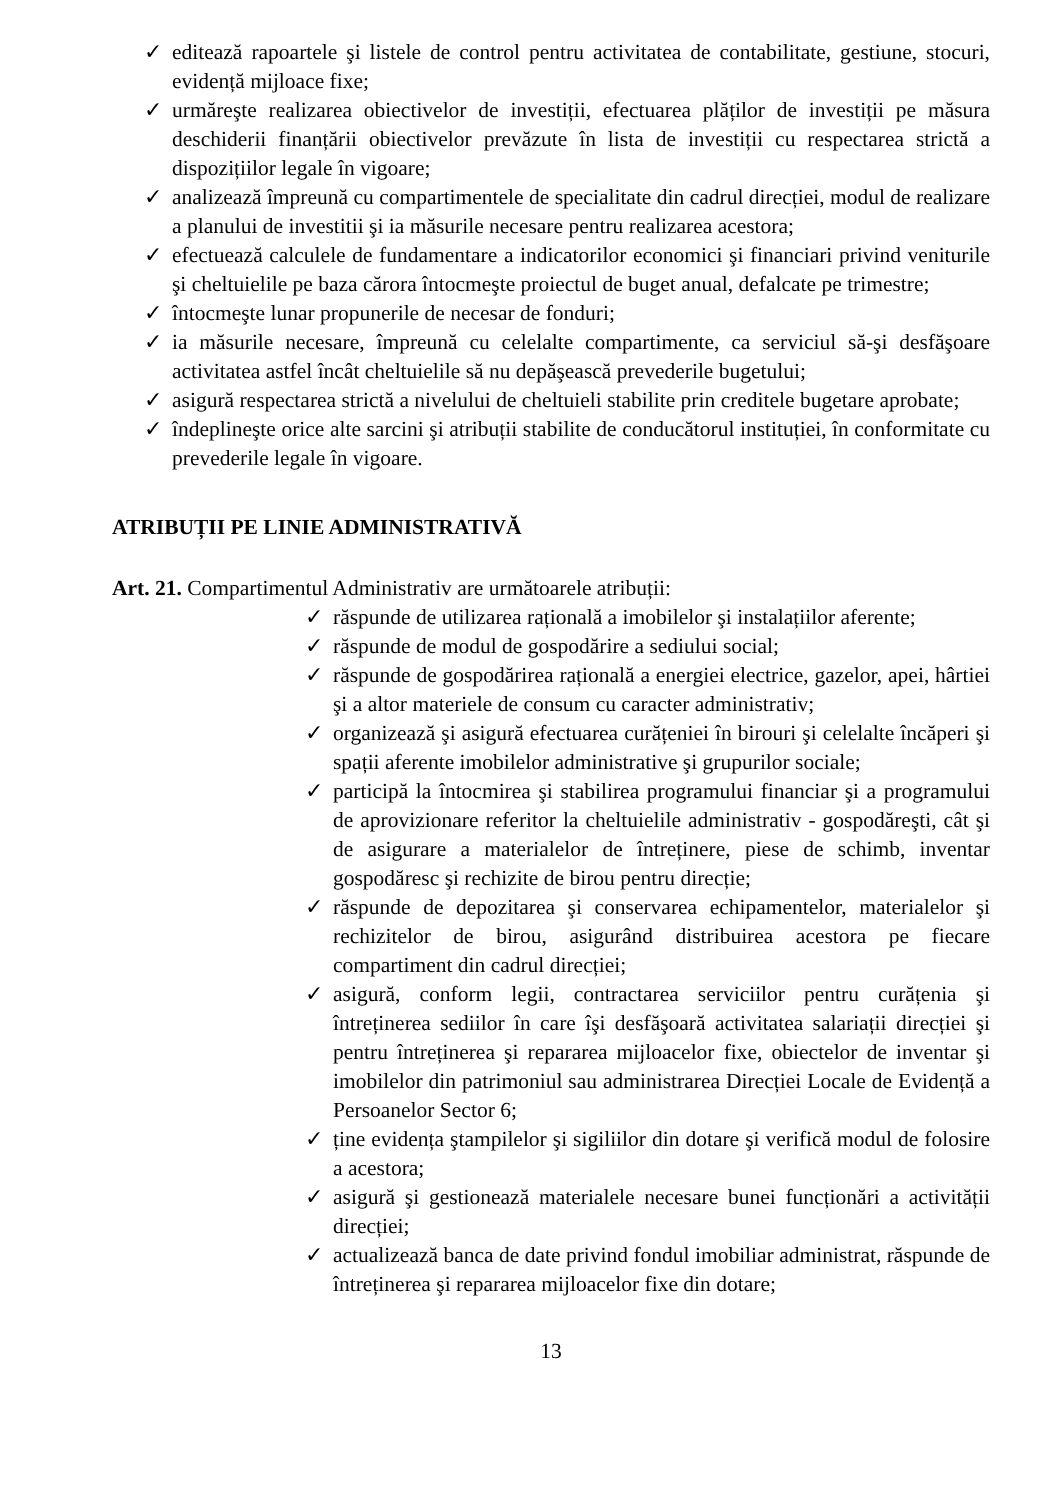✓ editează rapoartele şi listele de control pentru activitatea de contabilitate, gestiune, stocuri, evidență mijloace fixe;
✓ urmăreşte realizarea obiectivelor de investiții, efectuarea plăților de investiții pe măsura deschiderii finanțării obiectivelor prevăzute în lista de investiții cu respectarea strictă a dispozițiilor legale în vigoare;
✓ analizează împreună cu compartimentele de specialitate din cadrul direcției, modul de realizare a planului de investitii şi ia măsurile necesare pentru realizarea acestora;
✓ efectuează calculele de fundamentare a indicatorilor economici şi financiari privind veniturile şi cheltuielile pe baza cărora întocmeşte proiectul de buget anual, defalcate pe trimestre;
✓ întocmeşte lunar propunerile de necesar de fonduri;
✓ ia măsurile necesare, împreună cu celelalte compartimente, ca serviciul să-şi desfăşoare activitatea astfel încât cheltuielile să nu depăşească prevederile bugetului;
✓ asigură respectarea strictă a nivelului de cheltuieli stabilite prin creditele bugetare aprobate;
✓ îndeplineşte orice alte sarcini şi atribuții stabilite de conducătorul instituției, în conformitate cu prevederile legale în vigoare.
ATRIBUȚII PE LINIE ADMINISTRATIVĂ
Art. 21. Compartimentul Administrativ are următoarele atribuții:
✓ răspunde de utilizarea rațională a imobilelor şi instalațiilor aferente;
✓ răspunde de modul de gospodărire a sediului social;
✓ răspunde de gospodărirea rațională a energiei electrice, gazelor, apei, hârtiei şi a altor materiele de consum cu caracter administrativ;
✓ organizează şi asigură efectuarea curățeniei în birouri şi celelalte încăperi şi spații aferente imobilelor administrative şi grupurilor sociale;
✓ participă la întocmirea şi stabilirea programului financiar şi a programului de aprovizionare referitor la cheltuielile administrativ - gospodăreşti, cât şi de asigurare a materialelor de întreținere, piese de schimb, inventar gospodăresc şi rechizite de birou pentru direcție;
✓ răspunde de depozitarea şi conservarea echipamentelor, materialelor şi rechizitelor de birou, asigurând distribuirea acestora pe fiecare compartiment din cadrul direcției;
✓ asigură, conform legii, contractarea serviciilor pentru curățenia şi întreținerea sediilor în care îşi desfăşoară activitatea salariații direcției şi pentru întreținerea şi repararea mijloacelor fixe, obiectelor de inventar şi imobilelor din patrimoniul sau administrarea Direcției Locale de Evidență a Persoanelor Sector 6;
✓ ține evidența ştampilelor şi sigiliilor din dotare şi verifică modul de folosire a acestora;
✓ asigură şi gestionează materialele necesare bunei funcționări a activității direcției;
✓ actualizează banca de date privind fondul imobiliar administrat, răspunde de întreținerea şi repararea mijloacelor fixe din dotare;
13